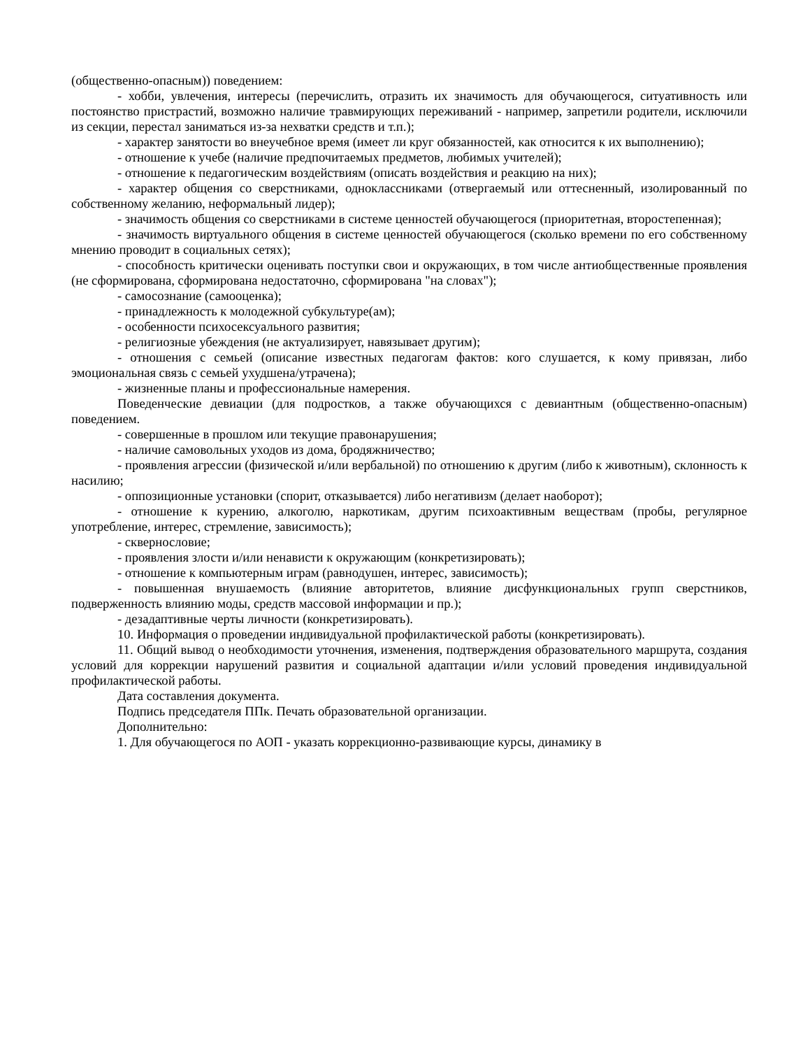(общественно-опасным)) поведением:
- хобби, увлечения, интересы (перечислить, отразить их значимость для обучающегося, ситуативность или постоянство пристрастий, возможно наличие травмирующих переживаний - например, запретили родители, исключили из секции, перестал заниматься из-за нехватки средств и т.п.);
- характер занятости во внеучебное время (имеет ли круг обязанностей, как относится к их выполнению);
- отношение к учебе (наличие предпочитаемых предметов, любимых учителей);
- отношение к педагогическим воздействиям (описать воздействия и реакцию на них);
- характер общения со сверстниками, одноклассниками (отвергаемый или оттесненный, изолированный по собственному желанию, неформальный лидер);
- значимость общения со сверстниками в системе ценностей обучающегося (приоритетная, второстепенная);
- значимость виртуального общения в системе ценностей обучающегося (сколько времени по его собственному мнению проводит в социальных сетях);
- способность критически оценивать поступки свои и окружающих, в том числе антиобщественные проявления (не сформирована, сформирована недостаточно, сформирована "на словах");
- самосознание (самооценка);
- принадлежность к молодежной субкультуре(ам);
- особенности психосексуального развития;
- религиозные убеждения (не актуализирует, навязывает другим);
- отношения с семьей (описание известных педагогам фактов: кого слушается, к кому привязан, либо эмоциональная связь с семьей ухудшена/утрачена);
- жизненные планы и профессиональные намерения.
Поведенческие девиации (для подростков, а также обучающихся с девиантным (общественно-опасным) поведением.
- совершенные в прошлом или текущие правонарушения;
- наличие самовольных уходов из дома, бродяжничество;
- проявления агрессии (физической и/или вербальной) по отношению к другим (либо к животным), склонность к насилию;
- оппозиционные установки (спорит, отказывается) либо негативизм (делает наоборот);
- отношение к курению, алкоголю, наркотикам, другим психоактивным веществам (пробы, регулярное употребление, интерес, стремление, зависимость);
- сквернословие;
- проявления злости и/или ненависти к окружающим (конкретизировать);
- отношение к компьютерным играм (равнодушен, интерес, зависимость);
- повышенная внушаемость (влияние авторитетов, влияние дисфункциональных групп сверстников, подверженность влиянию моды, средств массовой информации и пр.);
- дезадаптивные черты личности (конкретизировать).
10. Информация о проведении индивидуальной профилактической работы (конкретизировать).
11. Общий вывод о необходимости уточнения, изменения, подтверждения образовательного маршрута, создания условий для коррекции нарушений развития и социальной адаптации и/или условий проведения индивидуальной профилактической работы.
Дата составления документа.
Подпись председателя ППк. Печать образовательной организации.
Дополнительно:
1. Для обучающегося по АОП - указать коррекционно-развивающие курсы, динамику в